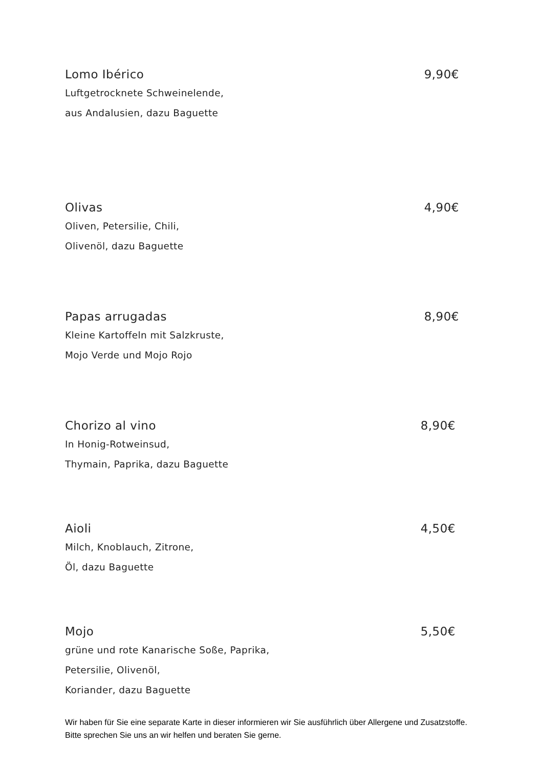Lomo Ibérico 9,90€
Luftgetrocknete Schweinelende,
aus Andalusien, dazu Baguette
Olivas 4,90€
Oliven, Petersilie, Chili,
Olivenöl, dazu Baguette
Papas arrugadas 8,90€
Kleine Kartoffeln mit Salzkruste,
Mojo Verde und Mojo Rojo
Chorizo al vino 8,90€
In Honig-Rotweinsud,
Thymain, Paprika, dazu Baguette
Aioli 4,50€
Milch, Knoblauch, Zitrone,
Öl, dazu Baguette
Mojo 5,50€
grüne und rote Kanarische Soße, Paprika,
Petersilie, Olivenöl,
Koriander, dazu Baguette
Wir haben für Sie eine separate Karte in dieser informieren wir Sie ausführlich über Allergene und Zusatzstoffe. Bitte sprechen Sie uns an wir helfen und beraten Sie gerne.